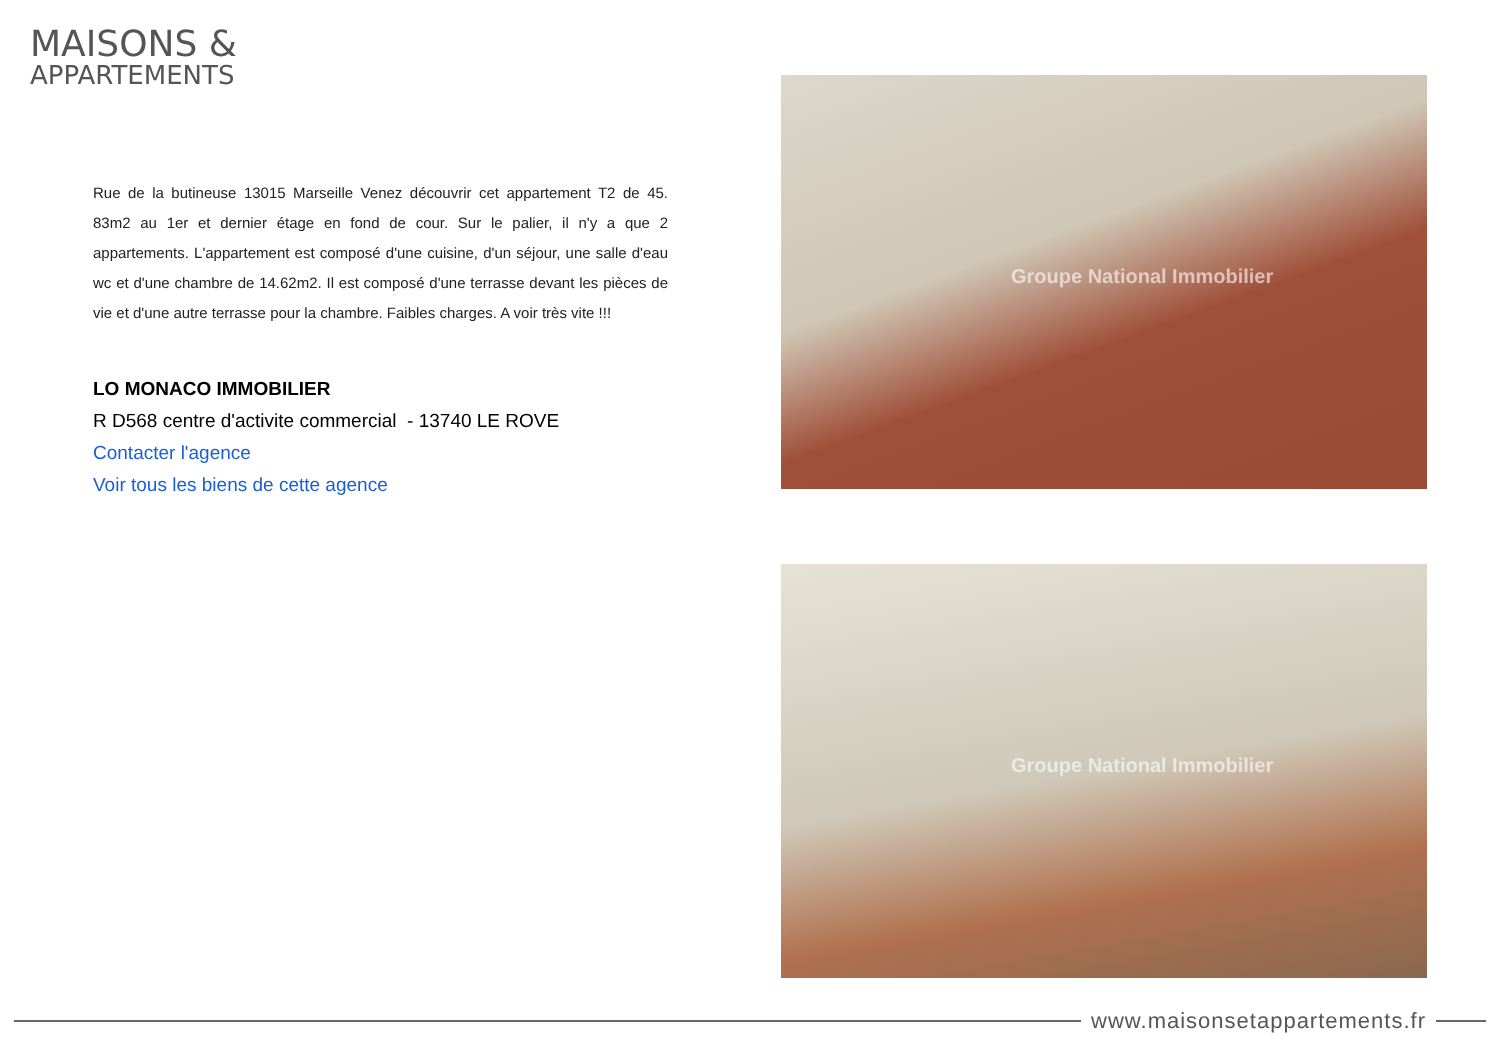MAISONS &
APPARTEMENTS
Rue de la butineuse 13015 Marseille Venez découvrir cet appartement T2 de 45. 83m2 au 1er et dernier étage en fond de cour. Sur le palier, il n'y a que 2 appartements. L'appartement est composé d'une cuisine, d'un séjour, une salle d'eau wc et d'une chambre de 14.62m2. Il est composé d'une terrasse devant les pièces de vie et d'une autre terrasse pour la chambre. Faibles charges. A voir très vite !!!
LO MONACO IMMOBILIER
R D568 centre d'activite commercial - 13740 LE ROVE
Contacter l'agence
Voir tous les biens de cette agence
Groupe National Immobilier
Groupe National Immobilier
www.maisonsetappartements.fr